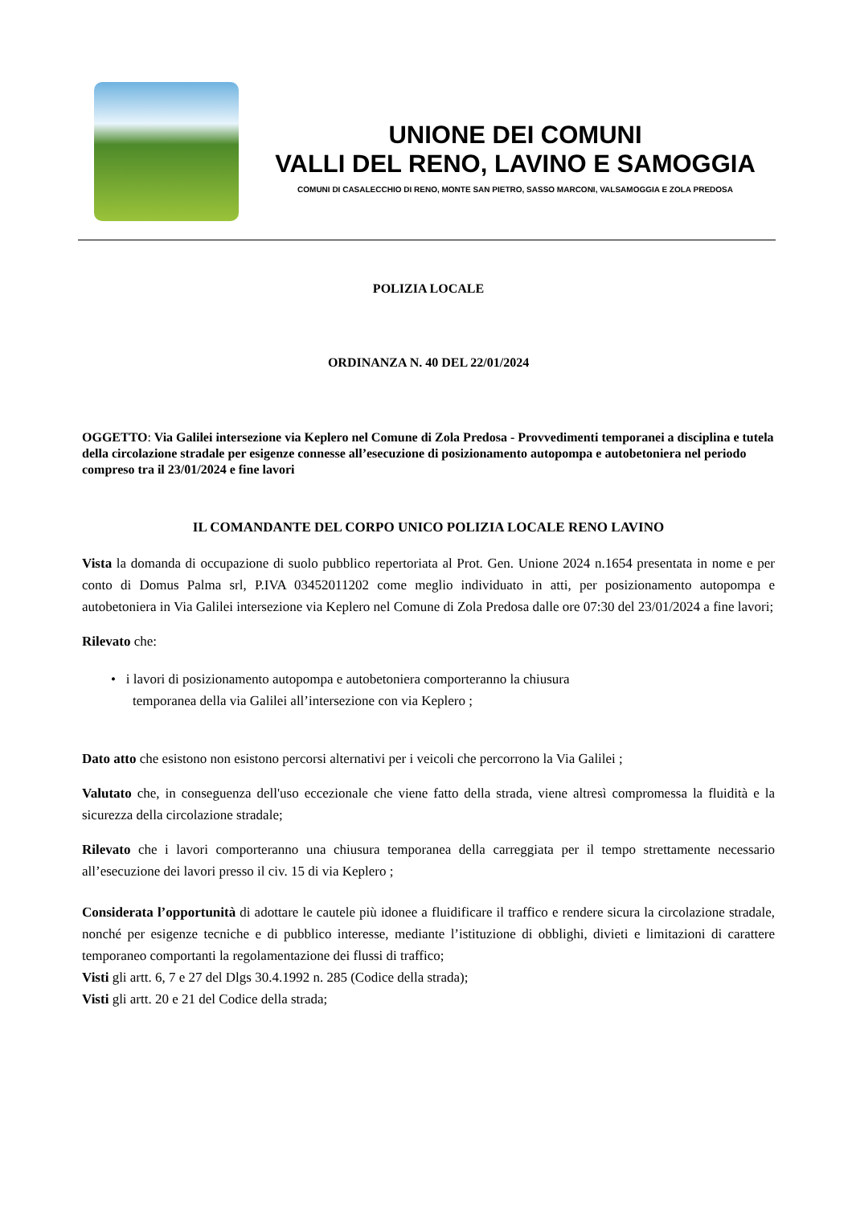UNIONE DEI COMUNI
VALLI DEL RENO, LAVINO E SAMOGGIA
COMUNI DI CASALECCHIO DI RENO, MONTE SAN PIETRO, SASSO MARCONI, VALSAMOGGIA E ZOLA PREDOSA
POLIZIA LOCALE
ORDINANZA N. 40 DEL 22/01/2024
OGGETTO: Via Galilei intersezione via Keplero nel Comune di Zola Predosa - Provvedimenti temporanei a disciplina e tutela della circolazione stradale per esigenze connesse all’esecuzione di posizionamento autopompa e autobetoniera nel periodo compreso tra il 23/01/2024 e fine lavori
IL COMANDANTE DEL CORPO UNICO POLIZIA LOCALE RENO LAVINO
Vista la domanda di occupazione di suolo pubblico repertoriata al Prot. Gen. Unione 2024 n.1654 presentata in nome e per conto di Domus Palma srl, P.IVA 03452011202 come meglio individuato in atti, per posizionamento autopompa e autobetoniera in Via Galilei intersezione via Keplero nel Comune di Zola Predosa dalle ore 07:30 del 23/01/2024 a fine lavori;
Rilevato che:
• i lavori di posizionamento autopompa e autobetoniera comporteranno la chiusura
temporanea della via Galilei all’intersezione con via Keplero ;
Dato atto che esistono non esistono percorsi alternativi per i veicoli che percorrono la Via Galilei ;
Valutato che, in conseguenza dell'uso eccezionale che viene fatto della strada, viene altresì compromessa la fluidità e la sicurezza della circolazione stradale;
Rilevato che i lavori comporteranno una chiusura temporanea della carreggiata per il tempo strettamente necessario all’esecuzione dei lavori presso il civ. 15 di via Keplero ;
Considerata l’opportunità di adottare le cautele più idonee a fluidificare il traffico e rendere sicura la circolazione stradale, nonché per esigenze tecniche e di pubblico interesse, mediante l’istituzione di obblighi, divieti e limitazioni di carattere temporaneo comportanti la regolamentazione dei flussi di traffico;
Visti gli artt. 6, 7 e 27 del Dlgs 30.4.1992 n. 285 (Codice della strada);
Visti gli artt. 20 e 21 del Codice della strada;